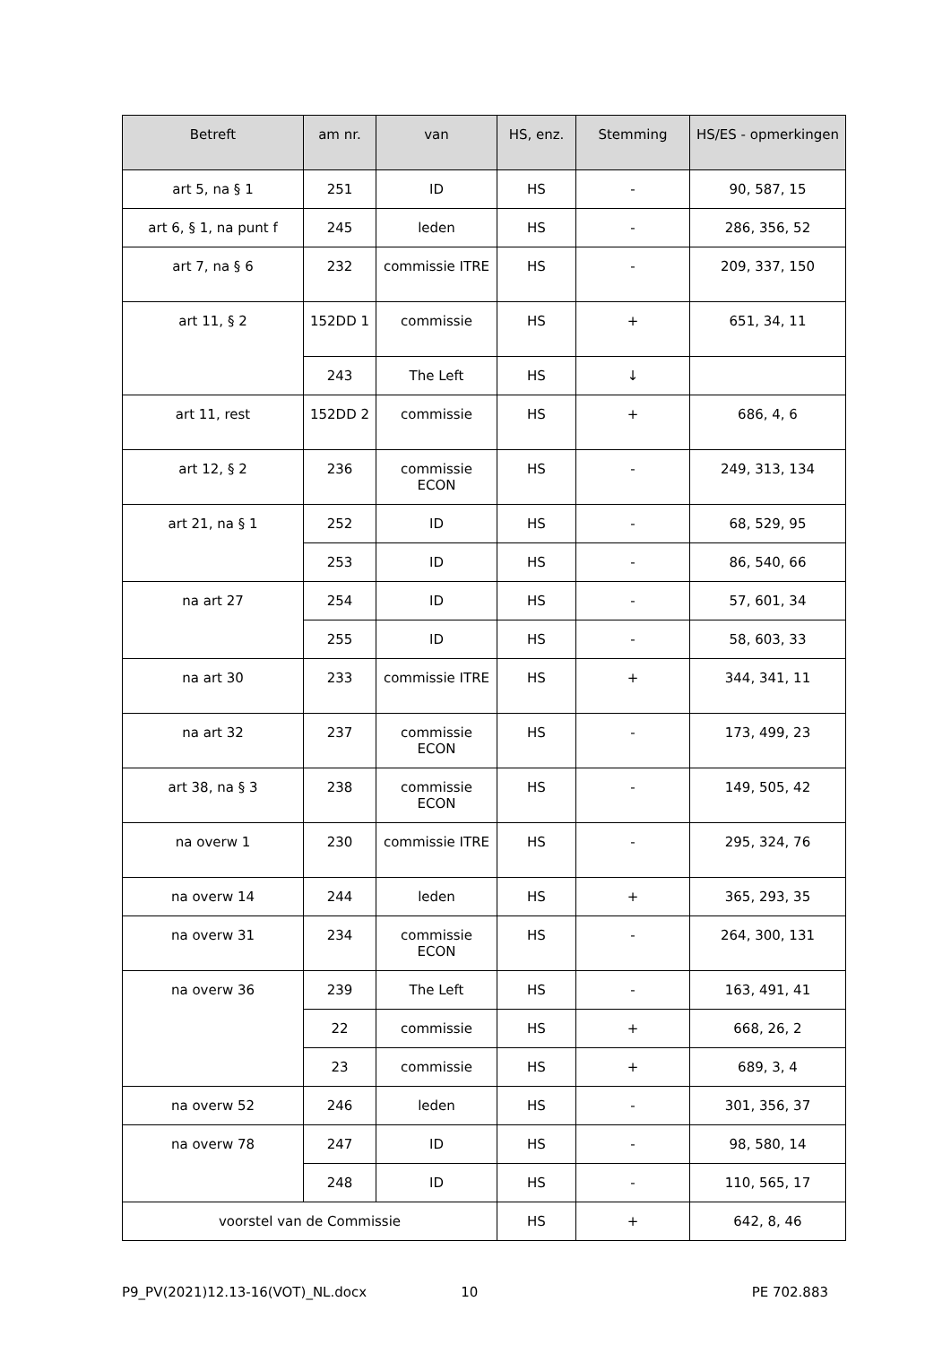| Betreft | am nr. | van | HS, enz. | Stemming | HS/ES - opmerkingen |
| --- | --- | --- | --- | --- | --- |
| art 5, na § 1 | 251 | ID | HS | - | 90, 587, 15 |
| art 6, § 1, na punt f | 245 | leden | HS | - | 286, 356, 52 |
| art 7, na § 6 | 232 | commissie ITRE | HS | - | 209, 337, 150 |
| art 11, § 2 | 152DD 1 | commissie | HS | + | 651, 34, 11 |
| | 243 | The Left | HS | ↓ | |
| art 11, rest | 152DD 2 | commissie | HS | + | 686, 4, 6 |
| art 12, § 2 | 236 | commissie ECON | HS | - | 249, 313, 134 |
| art 21, na § 1 | 252 | ID | HS | - | 68, 529, 95 |
| | 253 | ID | HS | - | 86, 540, 66 |
| na art 27 | 254 | ID | HS | - | 57, 601, 34 |
| | 255 | ID | HS | - | 58, 603, 33 |
| na art 30 | 233 | commissie ITRE | HS | + | 344, 341, 11 |
| na art 32 | 237 | commissie ECON | HS | - | 173, 499, 23 |
| art 38, na § 3 | 238 | commissie ECON | HS | - | 149, 505, 42 |
| na overw 1 | 230 | commissie ITRE | HS | - | 295, 324, 76 |
| na overw 14 | 244 | leden | HS | + | 365, 293, 35 |
| na overw 31 | 234 | commissie ECON | HS | - | 264, 300, 131 |
| na overw 36 | 239 | The Left | HS | - | 163, 491, 41 |
| | 22 | commissie | HS | + | 668, 26, 2 |
| | 23 | commissie | HS | + | 689, 3, 4 |
| na overw 52 | 246 | leden | HS | - | 301, 356, 37 |
| na overw 78 | 247 | ID | HS | - | 98, 580, 14 |
| | 248 | ID | HS | - | 110, 565, 17 |
| voorstel van de Commissie | | | HS | + | 642, 8, 46 |
P9_PV(2021)12.13-16(VOT)_NL.docx 10 PE 702.883